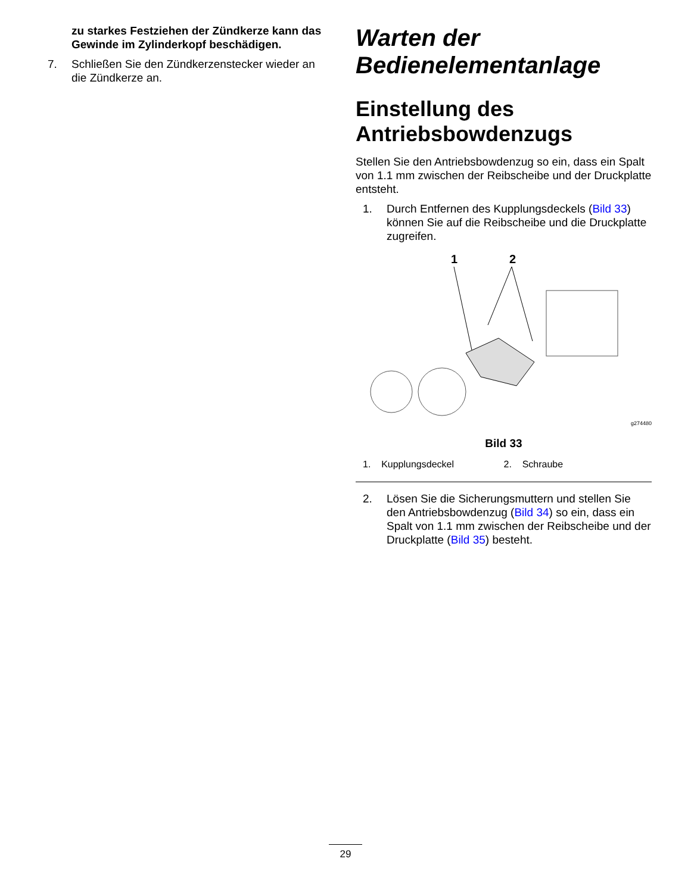zu starkes Festziehen der Zündkerze kann das Gewinde im Zylinderkopf beschädigen.
7. Schließen Sie den Zündkerzenstecker wieder an die Zündkerze an.
Warten der Bedienelementanlage
Einstellung des Antriebsbowdenzugs
Stellen Sie den Antriebsbowdenzug so ein, dass ein Spalt von 1.1 mm zwischen der Reibscheibe und der Druckplatte entsteht.
1. Durch Entfernen des Kupplungsdeckels (Bild 33) können Sie auf die Reibscheibe und die Druckplatte zugreifen.
1
2
g274480
Bild 33
1. Kupplungsdeckel 2. Schraube
2. Lösen Sie die Sicherungsmuttern und stellen Sie den Antriebsbowdenzug (Bild 34) so ein, dass ein Spalt von 1.1 mm zwischen der Reibscheibe und der Druckplatte (Bild 35) besteht.
29